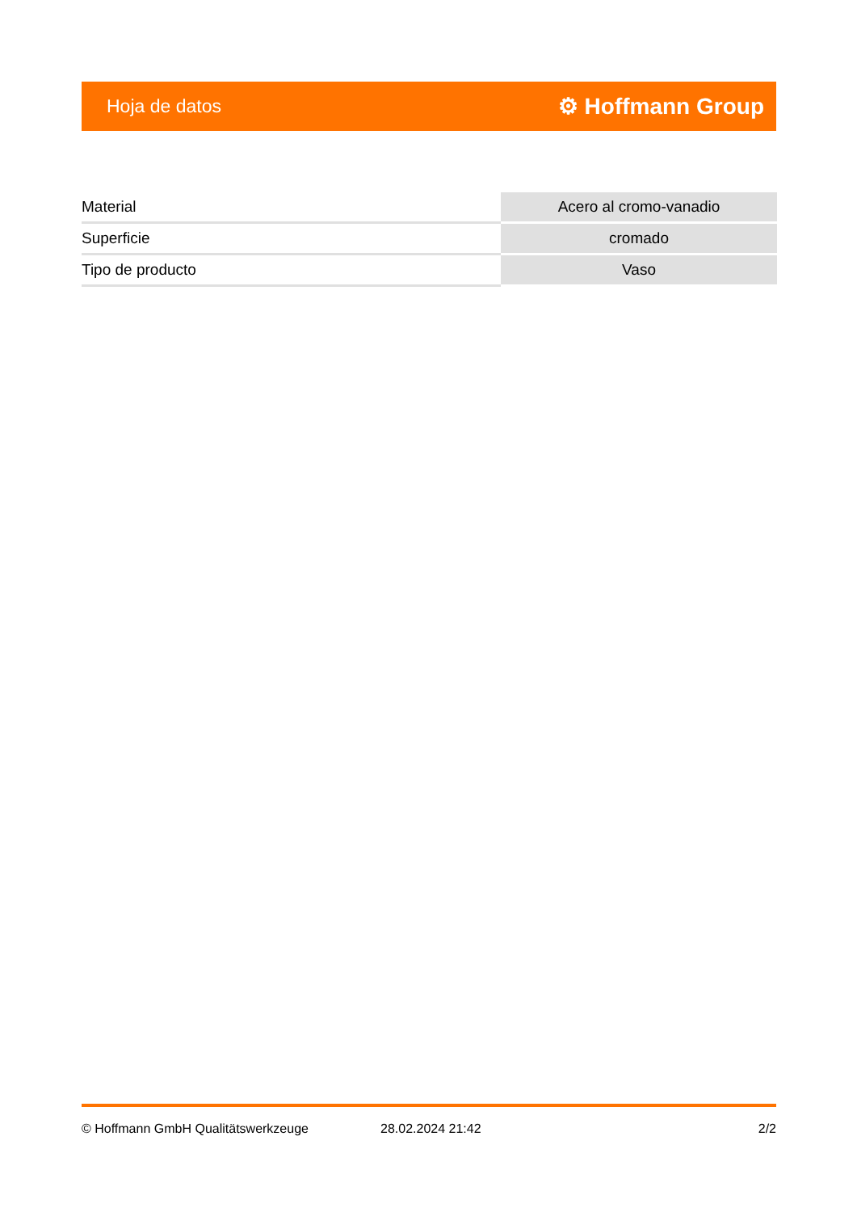Hoja de datos ⚙ Hoffmann Group
| Material | Acero al cromo-vanadio |
| Superficie | cromado |
| Tipo de producto | Vaso |
© Hoffmann GmbH Qualitätswerkzeuge 28.02.2024 21:42 2/2